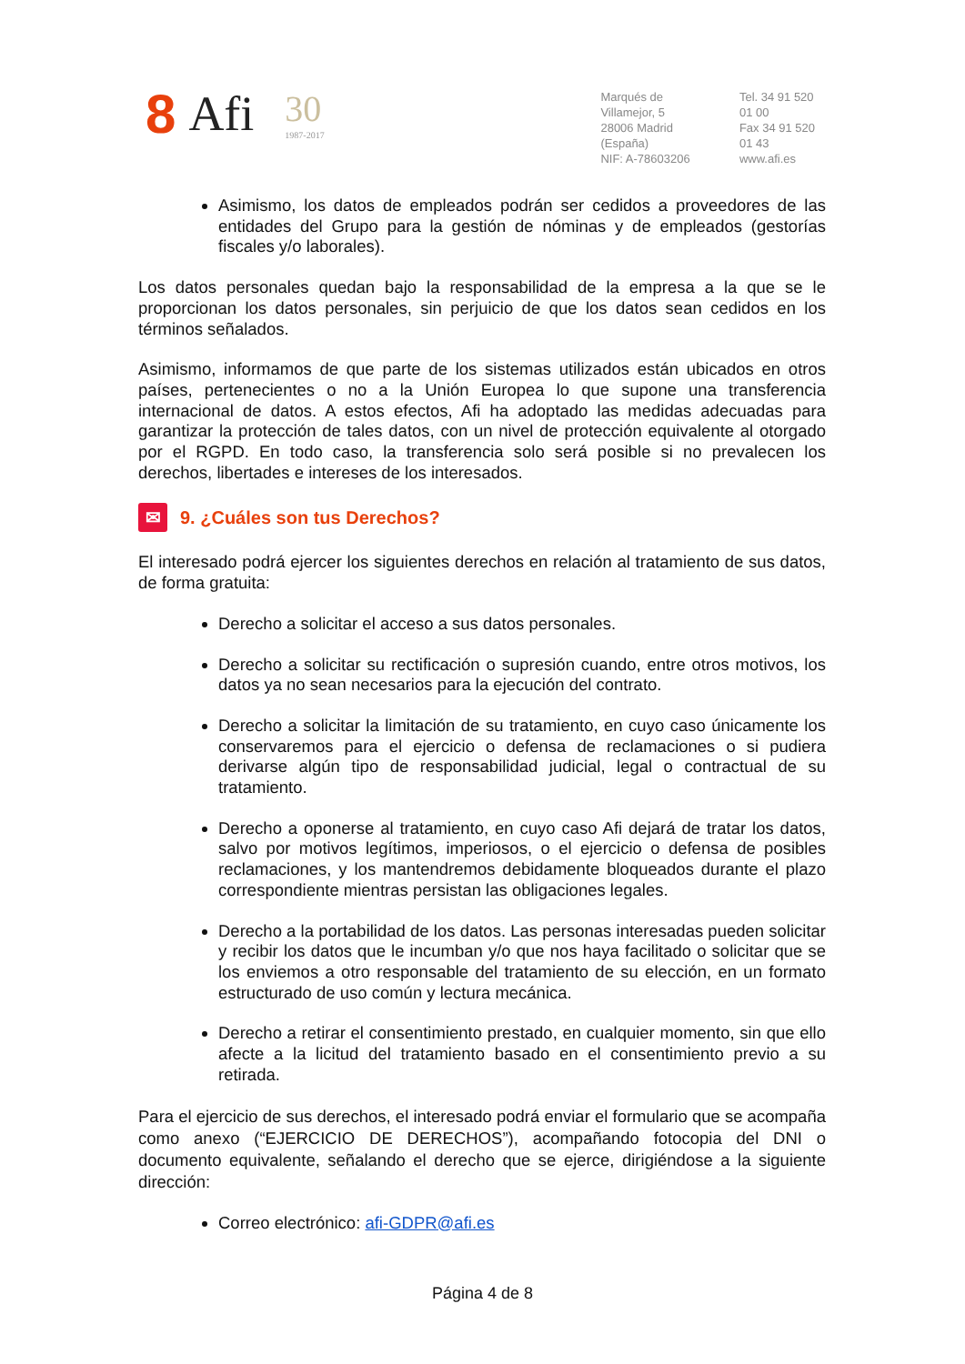8 Afi 30
1987-2017
Marqués de Villamejor, 5
28006 Madrid (España)
NIF: A-78603206
Tel. 34 91 520 01 00
Fax 34 91 520 01 43
www.afi.es
Asimismo, los datos de empleados podrán ser cedidos a proveedores de las entidades del Grupo para la gestión de nóminas y de empleados (gestorías fiscales y/o laborales).
Los datos personales quedan bajo la responsabilidad de la empresa a la que se le proporcionan los datos personales, sin perjuicio de que los datos sean cedidos en los términos señalados.
Asimismo, informamos de que parte de los sistemas utilizados están ubicados en otros países, pertenecientes o no a la Unión Europea lo que supone una transferencia internacional de datos. A estos efectos, Afi ha adoptado las medidas adecuadas para garantizar la protección de tales datos, con un nivel de protección equivalente al otorgado por el RGPD. En todo caso, la transferencia solo será posible si no prevalecen los derechos, libertades e intereses de los interesados.
✉ 9. ¿Cuáles son tus Derechos?
El interesado podrá ejercer los siguientes derechos en relación al tratamiento de sus datos, de forma gratuita:
Derecho a solicitar el acceso a sus datos personales.
Derecho a solicitar su rectificación o supresión cuando, entre otros motivos, los datos ya no sean necesarios para la ejecución del contrato.
Derecho a solicitar la limitación de su tratamiento, en cuyo caso únicamente los conservaremos para el ejercicio o defensa de reclamaciones o si pudiera derivarse algún tipo de responsabilidad judicial, legal o contractual de su tratamiento.
Derecho a oponerse al tratamiento, en cuyo caso Afi dejará de tratar los datos, salvo por motivos legítimos, imperiosos, o el ejercicio o defensa de posibles reclamaciones, y los mantendremos debidamente bloqueados durante el plazo correspondiente mientras persistan las obligaciones legales.
Derecho a la portabilidad de los datos. Las personas interesadas pueden solicitar y recibir los datos que le incumban y/o que nos haya facilitado o solicitar que se los enviemos a otro responsable del tratamiento de su elección, en un formato estructurado de uso común y lectura mecánica.
Derecho a retirar el consentimiento prestado, en cualquier momento, sin que ello afecte a la licitud del tratamiento basado en el consentimiento previo a su retirada.
Para el ejercicio de sus derechos, el interesado podrá enviar el formulario que se acompaña como anexo (“EJERCICIO DE DERECHOS”), acompañando fotocopia del DNI o documento equivalente, señalando el derecho que se ejerce, dirigiéndose a la siguiente dirección:
Correo electrónico: afi-GDPR@afi.es
Página 4 de 8